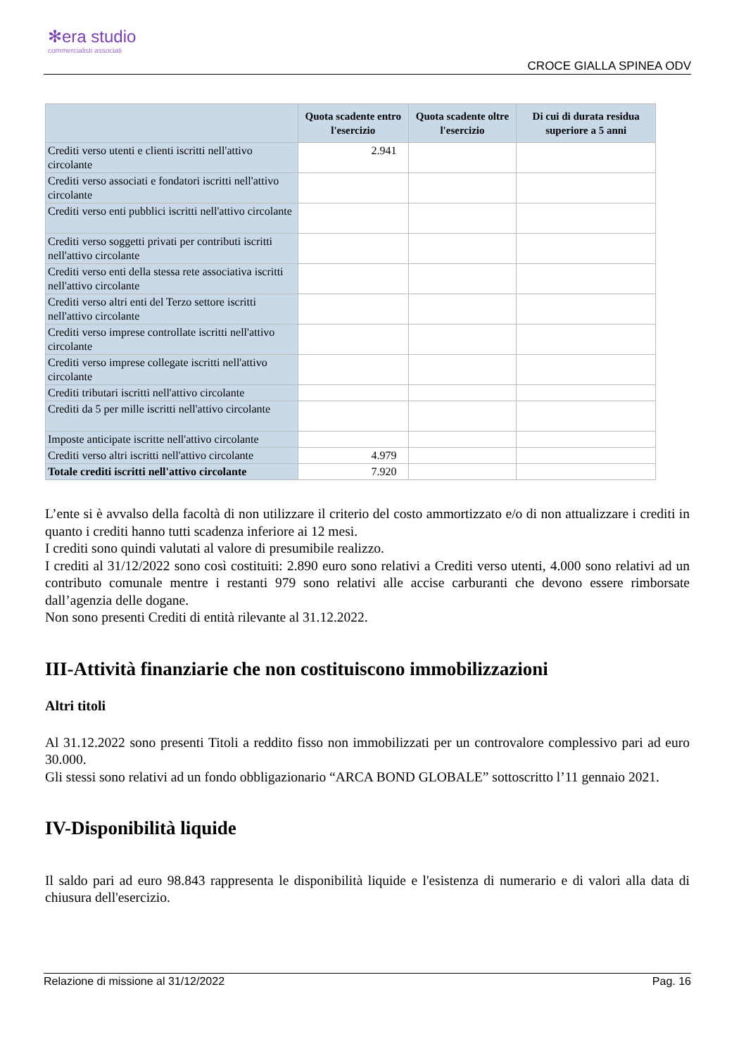✻era studio
commercialisti associati
CROCE GIALLA SPINEA ODV
| | Quota scadente entro l'esercizio | Quota scadente oltre l'esercizio | Di cui di durata residua superiore a 5 anni |
| --- | --- | --- | --- |
| Crediti verso utenti e clienti iscritti nell'attivo circolante | 2.941 | | |
| Crediti verso associati e fondatori iscritti nell'attivo circolante | | | |
| Crediti verso enti pubblici iscritti nell'attivo circolante | | | |
| Crediti verso soggetti privati per contributi iscritti nell'attivo circolante | | | |
| Crediti verso enti della stessa rete associativa iscritti nell'attivo circolante | | | |
| Crediti verso altri enti del Terzo settore iscritti nell'attivo circolante | | | |
| Crediti verso imprese controllate iscritti nell'attivo circolante | | | |
| Crediti verso imprese collegate iscritti nell'attivo circolante | | | |
| Crediti tributari iscritti nell'attivo circolante | | | |
| Crediti da 5 per mille iscritti nell'attivo circolante | | | |
| Imposte anticipate iscritte nell'attivo circolante | | | |
| Crediti verso altri iscritti nell'attivo circolante | 4.979 | | |
| Totale crediti iscritti nell'attivo circolante | 7.920 | | |
L’ente si è avvalso della facoltà di non utilizzare il criterio del costo ammortizzato e/o di non attualizzare i crediti in quanto i crediti hanno tutti scadenza inferiore ai 12 mesi.
I crediti sono quindi valutati al valore di presumibile realizzo.
I crediti al 31/12/2022 sono così costituiti: 2.890 euro sono relativi a Crediti verso utenti, 4.000 sono relativi ad un contributo comunale mentre i restanti 979 sono relativi alle accise carburanti che devono essere rimborsate dall’agenzia delle dogane.
Non sono presenti Crediti di entità rilevante al 31.12.2022.
III-Attività finanziarie che non costituiscono immobilizzazioni
Altri titoli
Al 31.12.2022 sono presenti Titoli a reddito fisso non immobilizzati per un controvalore complessivo pari ad euro 30.000.
Gli stessi sono relativi ad un fondo obbligazionario “ARCA BOND GLOBALE” sottoscritto l’11 gennaio 2021.
IV-Disponibilità liquide
Il saldo pari ad euro 98.843 rappresenta le disponibilità liquide e l'esistenza di numerario e di valori alla data di chiusura dell'esercizio.
Relazione di missione al 31/12/2022 Pag. 16